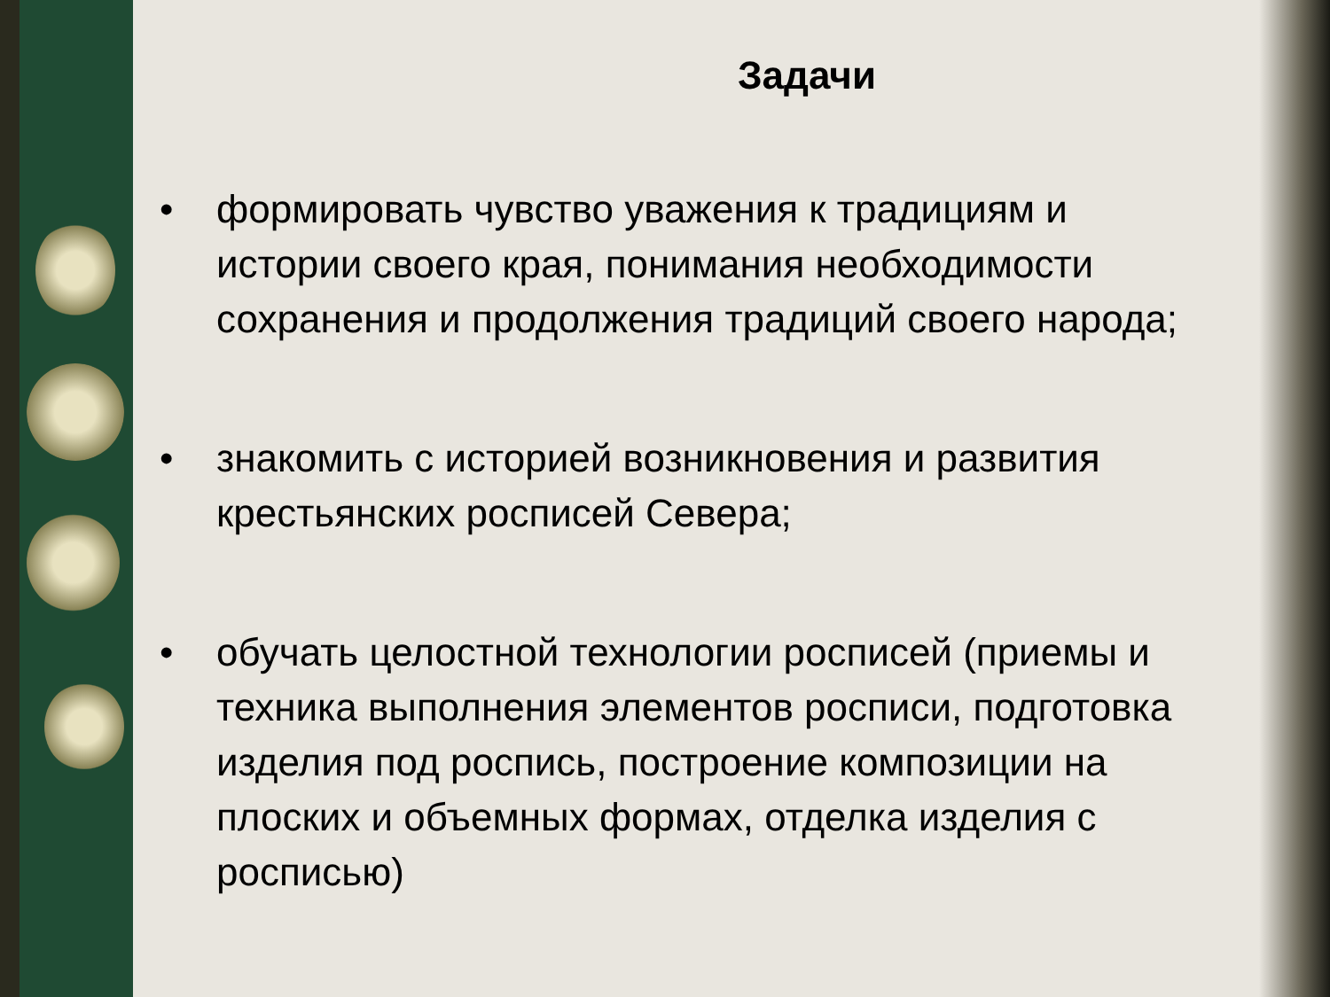Задачи
• формировать чувство уважения к традициям и истории своего края, понимания необходимости сохранения и продолжения традиций своего народа;
• знакомить с историей возникновения и развития крестьянских росписей Севера;
• обучать целостной технологии росписей (приемы и техника выполнения элементов росписи, подготовка изделия под роспись, построение композиции на плоских и объемных формах, отделка изделия с росписью)